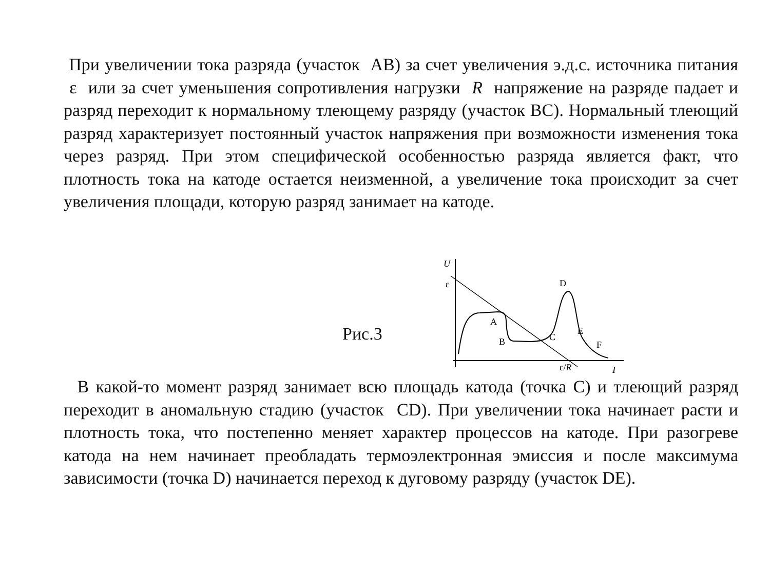При увеличении тока разряда (участок AB) за счет увеличения э.д.с. источника питания ε или за счет уменьшения сопротивления нагрузки R напряжение на разряде падает и разряд переходит к нормальному тлеющему разряду (участок BC). Нормальный тлеющий разряд характеризует постоянный участок напряжения при возможности изменения тока через разряд. При этом специфической особенностью разряда является факт, что плотность тока на катоде остается неизменной, а увеличение тока происходит за счет увеличения площади, которую разряд занимает на катоде.
Рис.3
U
ε
D
A
B
C
E
F
ε/R
I
В какой-то момент разряд занимает всю площадь катода (точка C) и тлеющий разряд переходит в аномальную стадию (участок CD). При увеличении тока начинает расти и плотность тока, что постепенно меняет характер процессов на катоде. При разогреве катода на нем начинает преобладать термоэлектронная эмиссия и после максимума зависимости (точка D) начинается переход к дуговому разряду (участок DE).